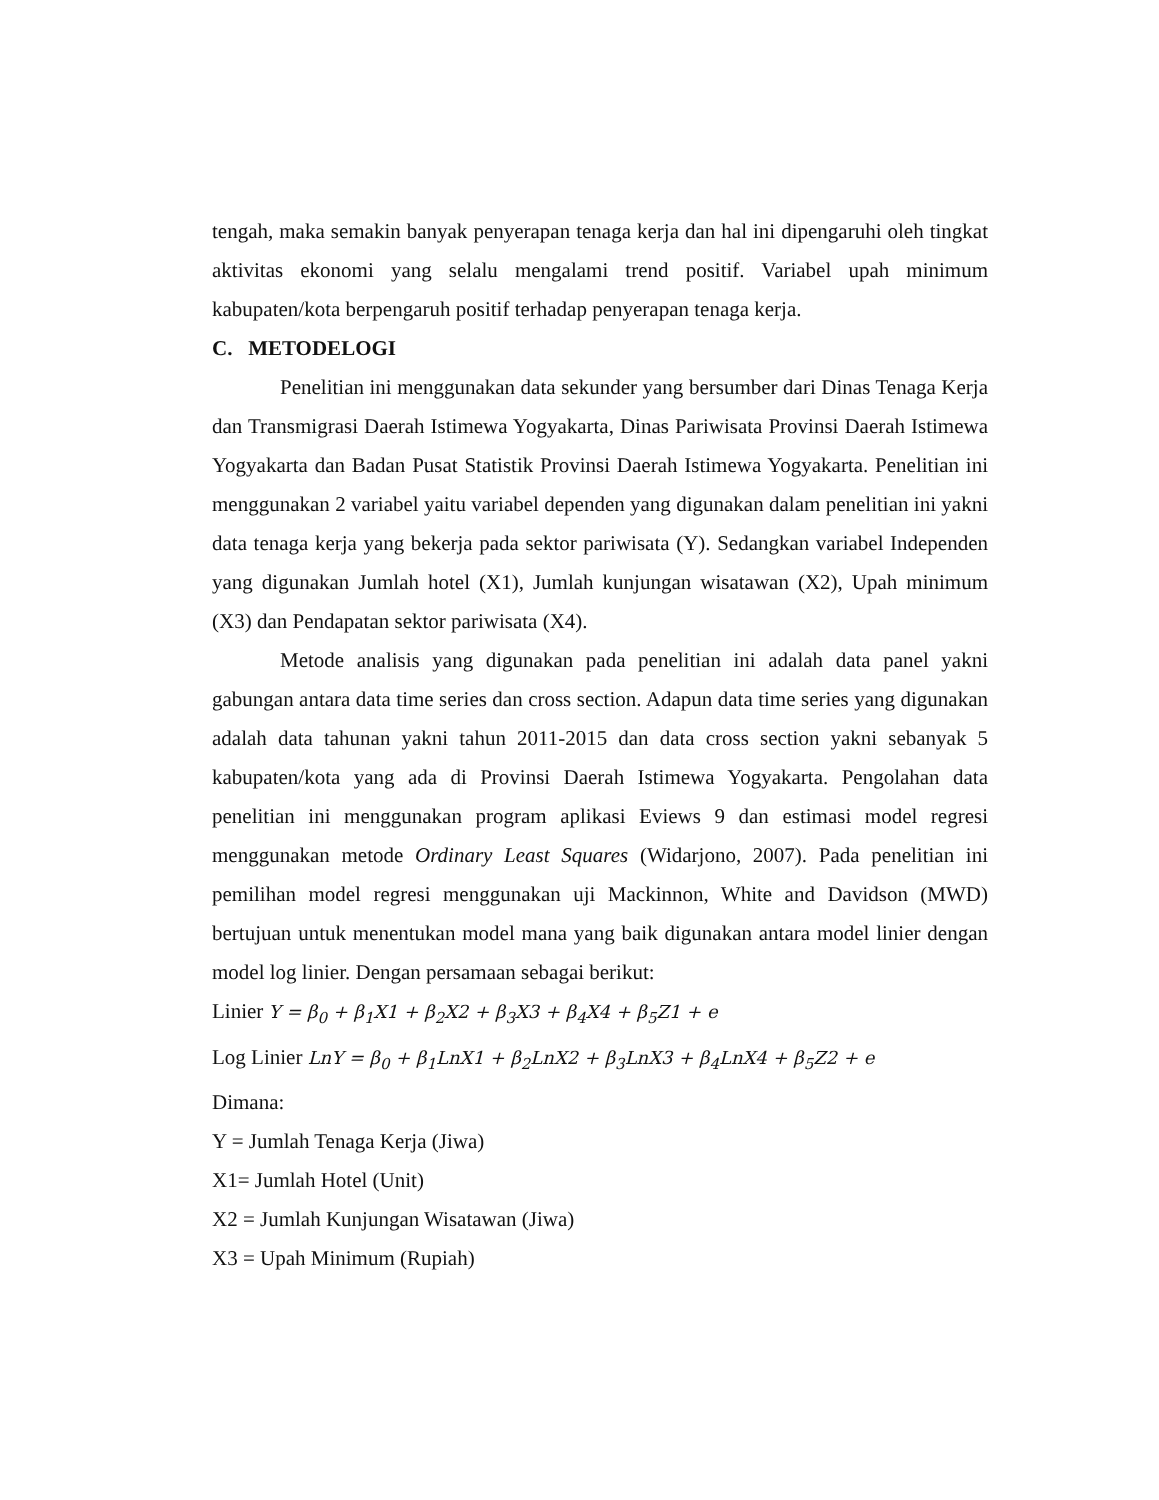tengah, maka semakin banyak penyerapan tenaga kerja dan hal ini dipengaruhi oleh tingkat aktivitas ekonomi yang selalu mengalami trend positif. Variabel upah minimum kabupaten/kota berpengaruh positif terhadap penyerapan tenaga kerja.
C. METODELOGI
Penelitian ini menggunakan data sekunder yang bersumber dari Dinas Tenaga Kerja dan Transmigrasi Daerah Istimewa Yogyakarta, Dinas Pariwisata Provinsi Daerah Istimewa Yogyakarta dan Badan Pusat Statistik Provinsi Daerah Istimewa Yogyakarta. Penelitian ini menggunakan 2 variabel yaitu variabel dependen yang digunakan dalam penelitian ini yakni data tenaga kerja yang bekerja pada sektor pariwisata (Y). Sedangkan variabel Independen yang digunakan Jumlah hotel (X1), Jumlah kunjungan wisatawan (X2), Upah minimum (X3) dan Pendapatan sektor pariwisata (X4).
Metode analisis yang digunakan pada penelitian ini adalah data panel yakni gabungan antara data time series dan cross section. Adapun data time series yang digunakan adalah data tahunan yakni tahun 2011-2015 dan data cross section yakni sebanyak 5 kabupaten/kota yang ada di Provinsi Daerah Istimewa Yogyakarta. Pengolahan data penelitian ini menggunakan program aplikasi Eviews 9 dan estimasi model regresi menggunakan metode Ordinary Least Squares (Widarjono, 2007). Pada penelitian ini pemilihan model regresi menggunakan uji Mackinnon, White and Davidson (MWD) bertujuan untuk menentukan model mana yang baik digunakan antara model linier dengan model log linier. Dengan persamaan sebagai berikut:
Linier Y = β<sub>0</sub> + β<sub>1</sub>X1 + β<sub>2</sub>X2 + β<sub>3</sub>X3 + β<sub>4</sub>X4 + β<sub>5</sub>Z1 + e
Log Linier LnY = β<sub>0</sub> + β<sub>1</sub>LnX1 + β<sub>2</sub>LnX2 + β<sub>3</sub>LnX3 + β<sub>4</sub>LnX4 + β<sub>5</sub>Z2 + e
Dimana:
Y = Jumlah Tenaga Kerja (Jiwa)
X1= Jumlah Hotel (Unit)
X2 = Jumlah Kunjungan Wisatawan (Jiwa)
X3 = Upah Minimum (Rupiah)